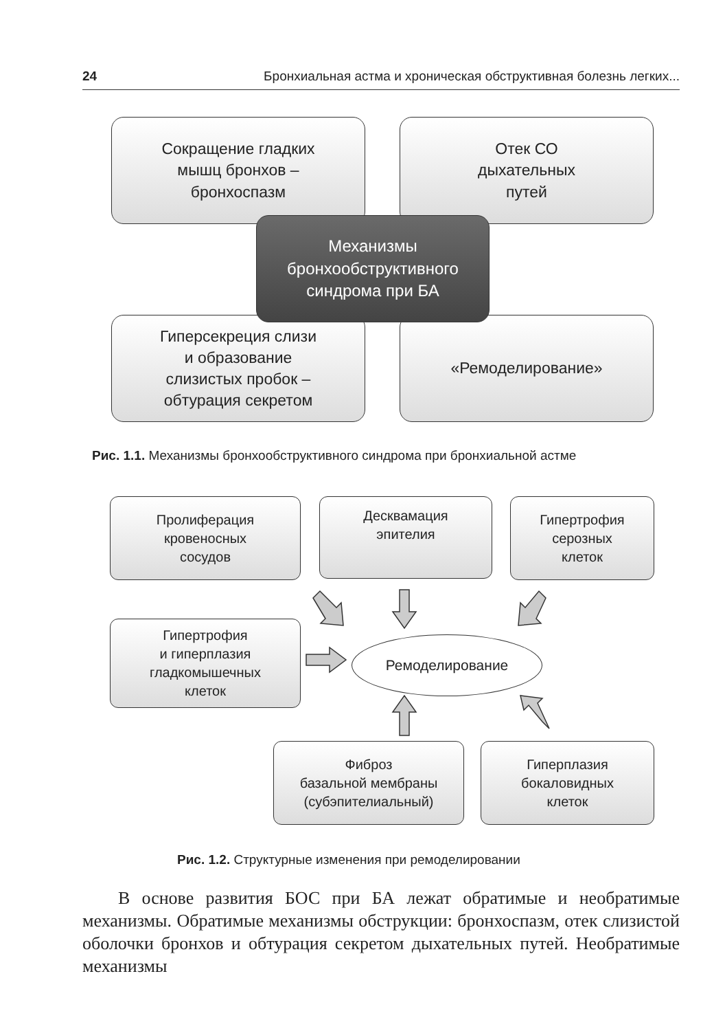24 Бронхиальная астма и хроническая обструктивная болезнь легких...
Сокращение гладких
мышц бронхов –
бронхоспазм
Отек СО
дыхательных
путей
Гиперсекреция слизи
и образование
слизистых пробок –
обтурация секретом
«Ремоделирование»
Механизмы
бронхообструктивного
синдрома при БА
Рис. 1.1. Механизмы бронхообструктивного синдрома при бронхиальной астме
Пролиферация
кровеносных
сосудов
Десквамация
эпителия
Гипертрофия
серозных
клеток
Гипертрофия
и гиперплазия
гладкомышечных
клеток
Ремоделирование
Фиброз
базальной мембраны
(субэпителиальный)
Гиперплазия
бокаловидных
клеток
Рис. 1.2. Структурные изменения при ремоделировании
В основе развития БОС при БА лежат обратимые и необратимые механизмы. Обратимые механизмы обструкции: бронхоспазм, отек слизистой оболочки бронхов и обтурация секретом дыхательных путей. Необратимые механизмы